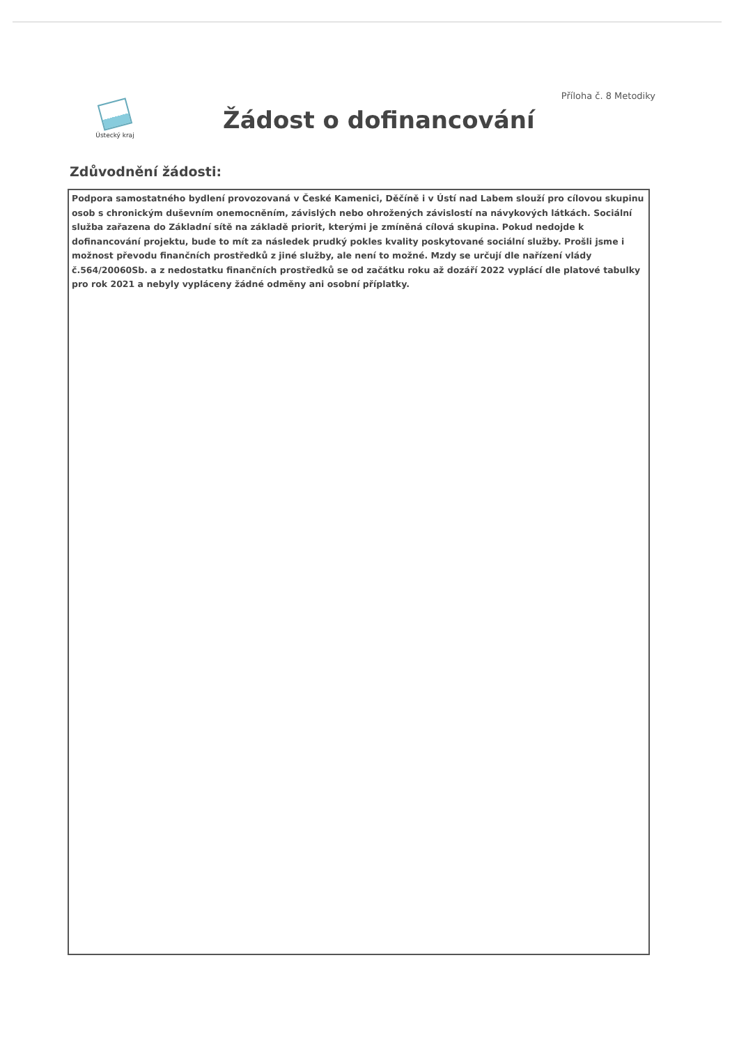Příloha č. 8 Metodiky
Ústecký kraj
Žádost o dofinancování
Zdůvodnění žádosti:
Podpora samostatného bydlení provozovaná v České Kamenici, Děčíně i v Ústí nad Labem slouží pro cílovou skupinu osob s chronickým duševním onemocněním, závislých nebo ohrožených závislostí na návykových látkách. Sociální služba zařazena do Základní sítě na základě priorit, kterými je zmíněná cílová skupina. Pokud nedojde k dofinancování projektu, bude to mít za následek prudký pokles kvality poskytované sociální služby. Prošli jsme i možnost převodu finančních prostředků z jiné služby, ale není to možné. Mzdy se určují dle nařízení vlády č.564/20060Sb. a z nedostatku finančních prostředků se od začátku roku až dozáří 2022 vyplácí dle platové tabulky pro rok 2021 a nebyly vypláceny žádné odměny ani osobní příplatky.